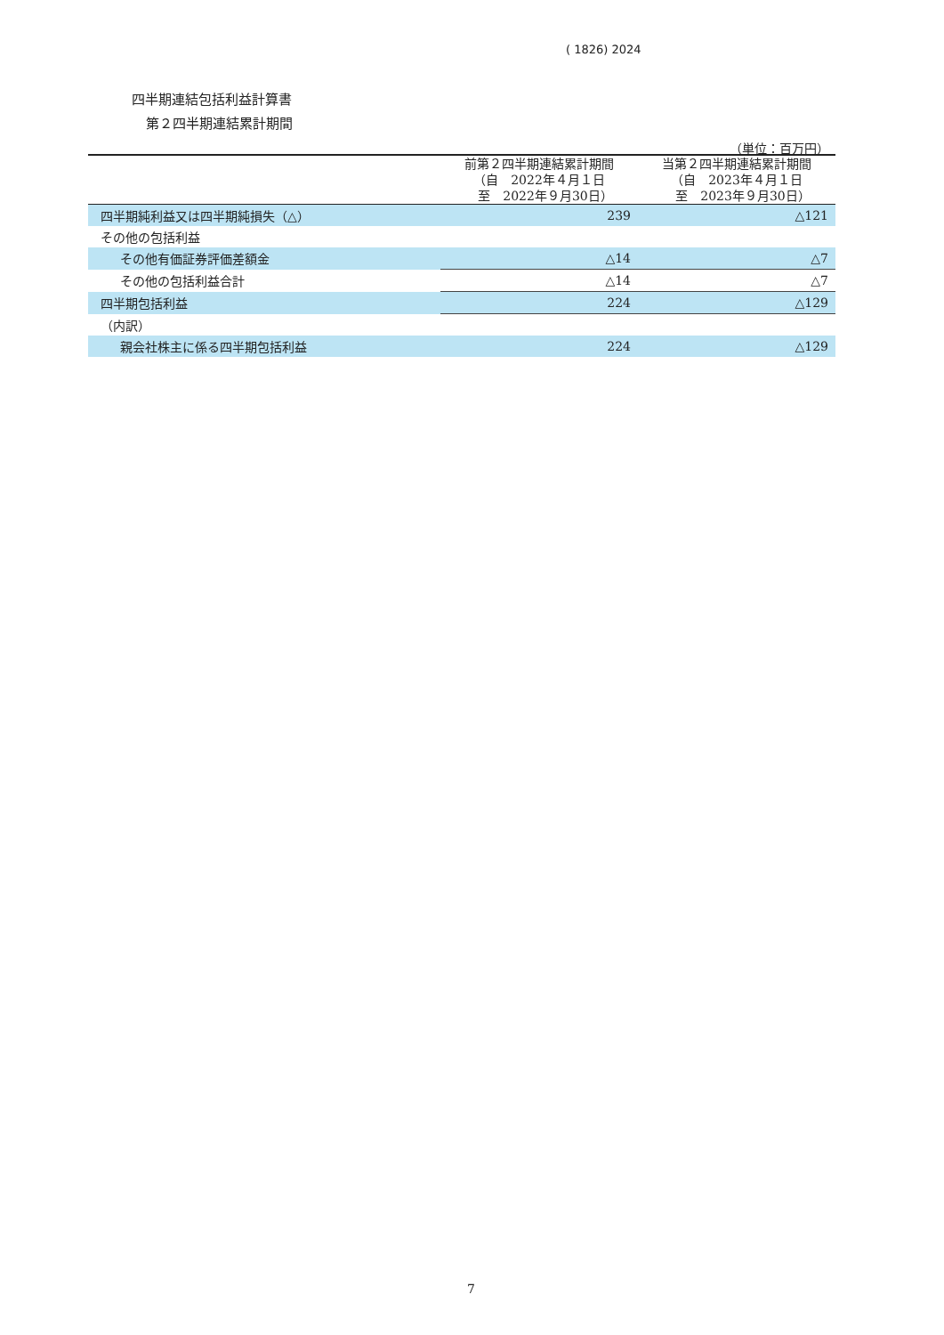( 1826) 2024
四半期連結包括利益計算書
第２四半期連結累計期間
（単位：百万円）
| | 前第２四半期連結累計期間 （自 2022年４月１日 至 2022年９月30日） | 当第２四半期連結累計期間 （自 2023年４月１日 至 2023年９月30日） |
| --- | --- | --- |
| 四半期純利益又は四半期純損失（△） | 239 | △121 |
| その他の包括利益 | | |
| その他有価証券評価差額金 | △14 | △7 |
| その他の包括利益合計 | △14 | △7 |
| 四半期包括利益 | 224 | △129 |
| （内訳） | | |
| 親会社株主に係る四半期包括利益 | 224 | △129 |
7